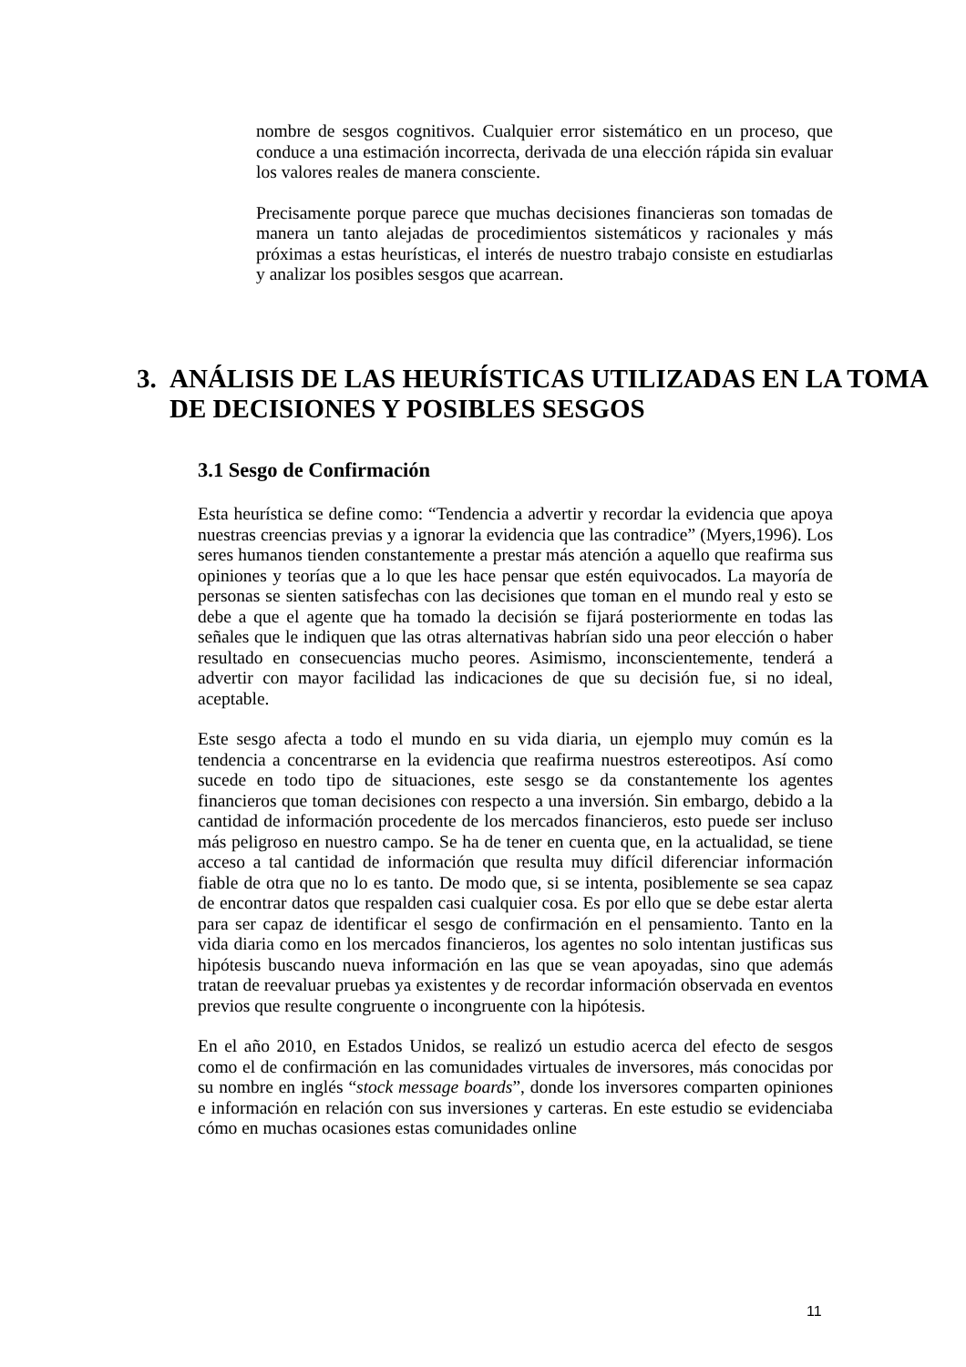nombre de sesgos cognitivos. Cualquier error sistemático en un proceso, que conduce a una estimación incorrecta, derivada de una elección rápida sin evaluar los valores reales de manera consciente.
Precisamente porque parece que muchas decisiones financieras son tomadas de manera un tanto alejadas de procedimientos sistemáticos y racionales y más próximas a estas heurísticas, el interés de nuestro trabajo consiste en estudiarlas y analizar los posibles sesgos que acarrean.
3. ANÁLISIS DE LAS HEURÍSTICAS UTILIZADAS EN LA TOMA DE DECISIONES Y POSIBLES SESGOS
3.1 Sesgo de Confirmación
Esta heurística se define como: “Tendencia a advertir y recordar la evidencia que apoya nuestras creencias previas y a ignorar la evidencia que las contradice” (Myers,1996). Los seres humanos tienden constantemente a prestar más atención a aquello que reafirma sus opiniones y teorías que a lo que les hace pensar que estén equivocados. La mayoría de personas se sienten satisfechas con las decisiones que toman en el mundo real y esto se debe a que el agente que ha tomado la decisión se fijará posteriormente en todas las señales que le indiquen que las otras alternativas habrían sido una peor elección o haber resultado en consecuencias mucho peores. Asimismo, inconscientemente, tenderá a advertir con mayor facilidad las indicaciones de que su decisión fue, si no ideal, aceptable.
Este sesgo afecta a todo el mundo en su vida diaria, un ejemplo muy común es la tendencia a concentrarse en la evidencia que reafirma nuestros estereotipos. Así como sucede en todo tipo de situaciones, este sesgo se da constantemente los agentes financieros que toman decisiones con respecto a una inversión. Sin embargo, debido a la cantidad de información procedente de los mercados financieros, esto puede ser incluso más peligroso en nuestro campo. Se ha de tener en cuenta que, en la actualidad, se tiene acceso a tal cantidad de información que resulta muy difícil diferenciar información fiable de otra que no lo es tanto. De modo que, si se intenta, posiblemente se sea capaz de encontrar datos que respalden casi cualquier cosa. Es por ello que se debe estar alerta para ser capaz de identificar el sesgo de confirmación en el pensamiento. Tanto en la vida diaria como en los mercados financieros, los agentes no solo intentan justificas sus hipótesis buscando nueva información en las que se vean apoyadas, sino que además tratan de reevaluar pruebas ya existentes y de recordar información observada en eventos previos que resulte congruente o incongruente con la hipótesis.
En el año 2010, en Estados Unidos, se realizó un estudio acerca del efecto de sesgos como el de confirmación en las comunidades virtuales de inversores, más conocidas por su nombre en inglés “stock message boards”, donde los inversores comparten opiniones e información en relación con sus inversiones y carteras. En este estudio se evidenciaba cómo en muchas ocasiones estas comunidades online
11